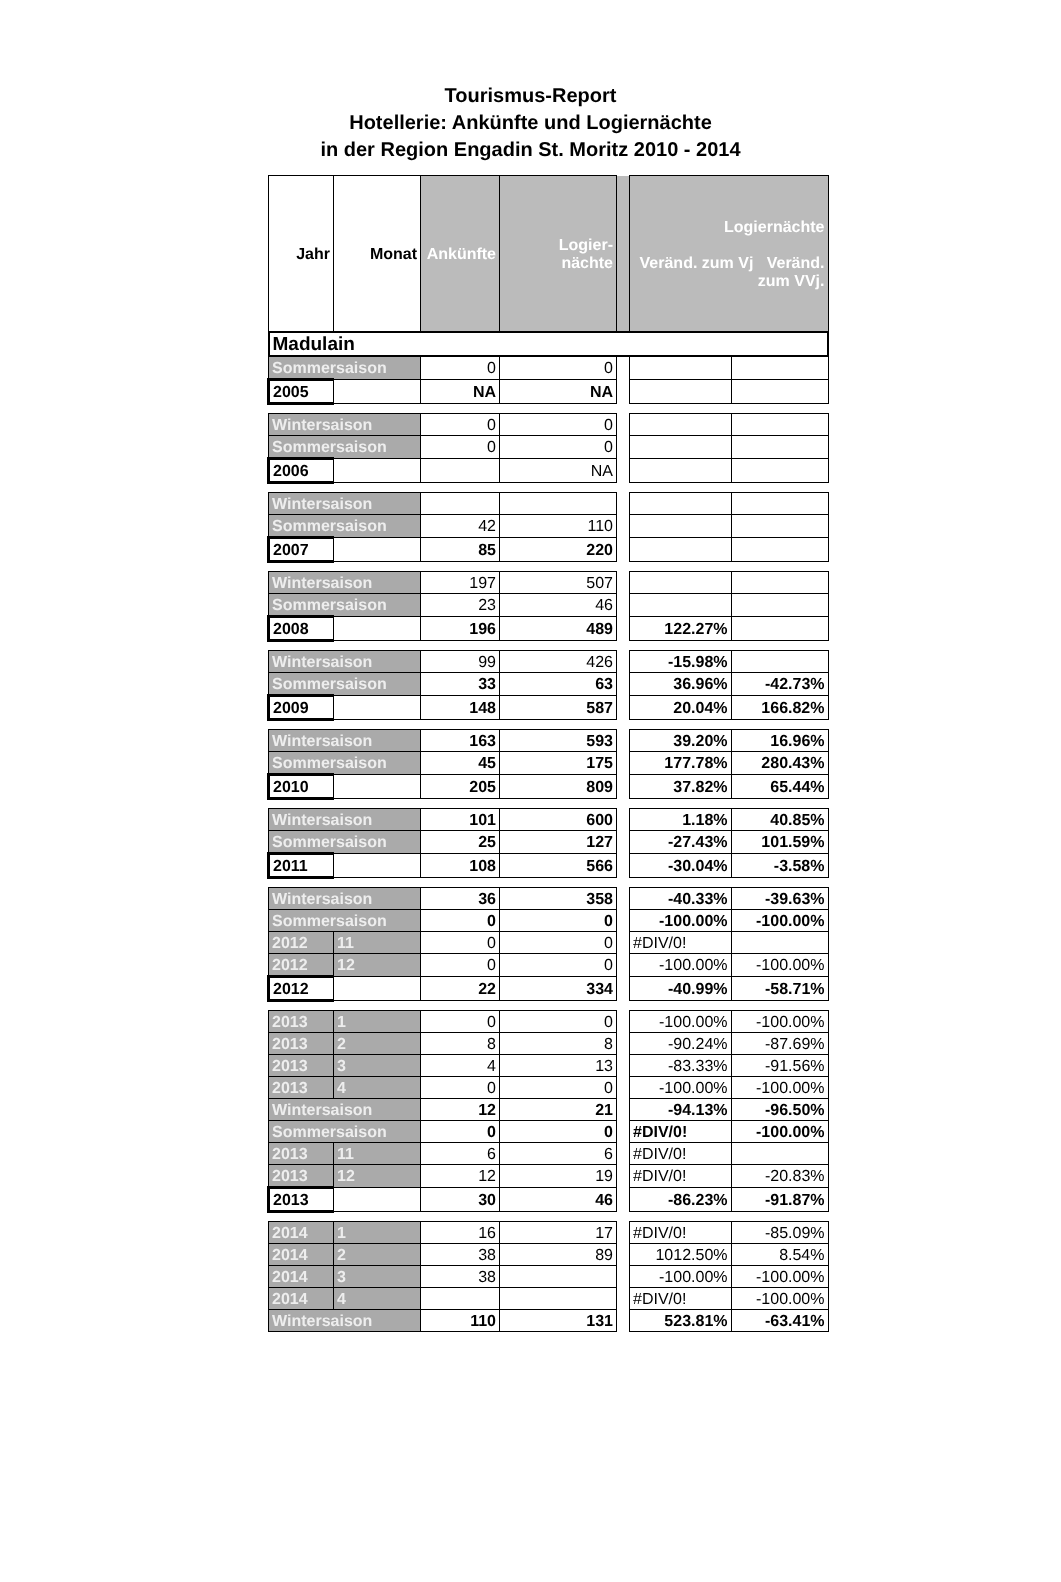Tourismus-Report
Hotellerie: Ankünfte und Logiernächte
in der Region Engadin St. Moritz 2010 - 2014
| Jahr | Monat | Ankünfte | Logier- nächte | | Logiernächte Veränd. zum Vj Veränd. zum VVj. | |
| --- | --- | --- | --- | --- | --- | --- |
| Madulain | | | | | | |
| Sommersaison | | 0 | 0 | | | |
| 2005 | | NA | NA | | | |
| Wintersaison | | 0 | 0 | | | |
| Sommersaison | | 0 | 0 | | | |
| 2006 | | | NA | | | |
| Wintersaison | | | | | | |
| Sommersaison | | 42 | 110 | | | |
| 2007 | | 85 | 220 | | | |
| Wintersaison | | 197 | 507 | | | |
| Sommersaison | | 23 | 46 | | | |
| 2008 | | 196 | 489 | | 122.27% | |
| Wintersaison | | 99 | 426 | | -15.98% | |
| Sommersaison | | 33 | 63 | | 36.96% | -42.73% |
| 2009 | | 148 | 587 | | 20.04% | 166.82% |
| Wintersaison | | 163 | 593 | | 39.20% | 16.96% |
| Sommersaison | | 45 | 175 | | 177.78% | 280.43% |
| 2010 | | 205 | 809 | | 37.82% | 65.44% |
| Wintersaison | | 101 | 600 | | 1.18% | 40.85% |
| Sommersaison | | 25 | 127 | | -27.43% | 101.59% |
| 2011 | | 108 | 566 | | -30.04% | -3.58% |
| Wintersaison | | 36 | 358 | | -40.33% | -39.63% |
| Sommersaison | | 0 | 0 | | -100.00% | -100.00% |
| 2012 | 11 | 0 | 0 | | #DIV/0! | |
| 2012 | 12 | 0 | 0 | | -100.00% | -100.00% |
| 2012 | | 22 | 334 | | -40.99% | -58.71% |
| 2013 | 1 | 0 | 0 | | -100.00% | -100.00% |
| 2013 | 2 | 8 | 8 | | -90.24% | -87.69% |
| 2013 | 3 | 4 | 13 | | -83.33% | -91.56% |
| 2013 | 4 | 0 | 0 | | -100.00% | -100.00% |
| Wintersaison | | 12 | 21 | | -94.13% | -96.50% |
| Sommersaison | | 0 | 0 | | #DIV/0! | -100.00% |
| 2013 | 11 | 6 | 6 | | #DIV/0! | |
| 2013 | 12 | 12 | 19 | | #DIV/0! | -20.83% |
| 2013 | | 30 | 46 | | -86.23% | -91.87% |
| 2014 | 1 | 16 | 17 | | #DIV/0! | -85.09% |
| 2014 | 2 | 38 | 89 | | 1012.50% | 8.54% |
| 2014 | 3 | 38 | | | -100.00% | -100.00% |
| 2014 | 4 | | | | #DIV/0! | -100.00% |
| Wintersaison | | 110 | 131 | | 523.81% | -63.41% |